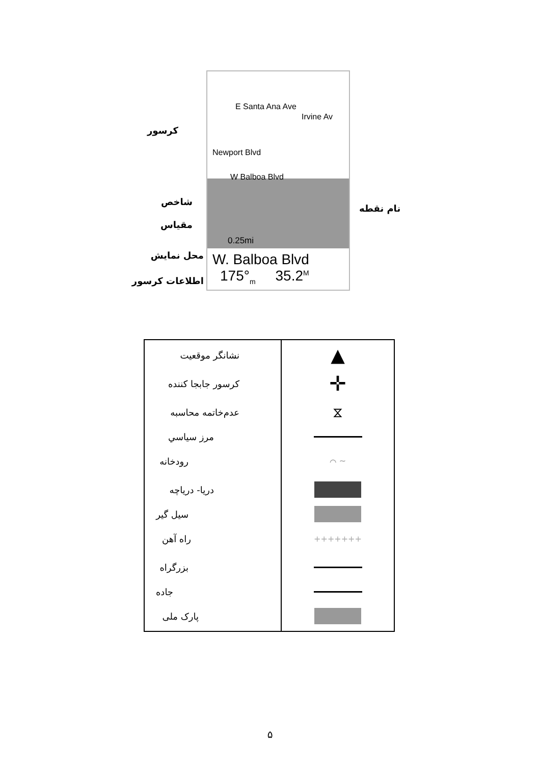E Santa Ana Ave
Irvine Av
Newport Blvd
W Balboa Blvd
0.25mi
W. Balboa Blvd
175°<sub>m</sub> 35.2<sup>M</sup>
کرسور
شاخص
مقیاس
نام نقطه
محل نمايش
اطلاعات كرسور
| نشانگر موقعيت كرسور جابجا كننده عدم‌خاتمه محاسبه مرز سياسي رودخانه دريا- درياچه سيل گير راه آهن بزرگراه جاده پارک ملی | ▲ ✛ ⧖ ⌒ ~ +++++++ |
۵